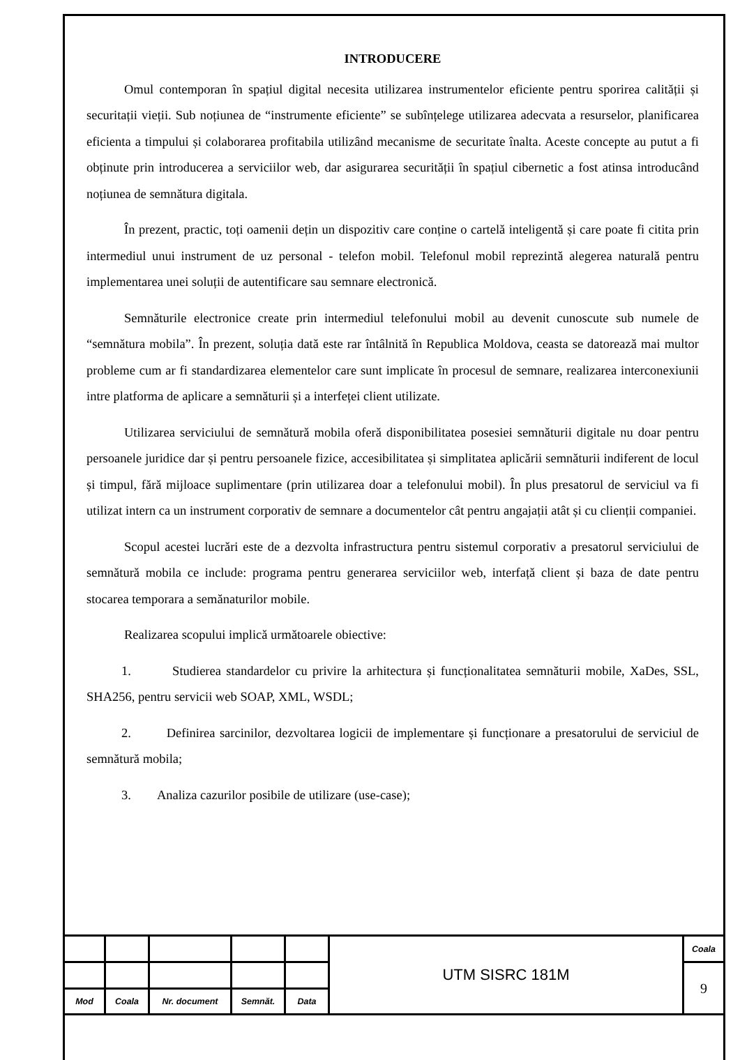INTRODUCERE
Omul contemporan în spațiul digital necesita utilizarea instrumentelor eficiente pentru sporirea calității și securitații vieții. Sub noțiunea de “instrumente eficiente” se subînțelege utilizarea adecvata a resurselor, planificarea eficienta a timpului și colaborarea profitabila utilizând mecanisme de securitate înalta. Aceste concepte au putut a fi obținute prin introducerea a serviciilor web, dar asigurarea securității în spațiul cibernetic a fost atinsa introducând noțiunea de semnătura digitala.
În prezent, practic, toți oamenii dețin un dispozitiv care conține o cartelă inteligentă și care poate fi citita prin intermediul unui instrument de uz personal - telefon mobil. Telefonul mobil reprezintă alegerea naturală pentru implementarea unei soluții de autentificare sau semnare electronică.
Semnăturile electronice create prin intermediul telefonului mobil au devenit cunoscute sub numele de “semnătura mobila”. În prezent, soluția dată este rar întâlnită în Republica Moldova, ceasta se datorează mai multor probleme cum ar fi standardizarea elementelor care sunt implicate în procesul de semnare, realizarea interconexiunii intre platforma de aplicare a semnăturii și a interfeței client utilizate.
Utilizarea serviciului de semnătură mobila oferă disponibilitatea posesiei semnăturii digitale nu doar pentru persoanele juridice dar și pentru persoanele fizice, accesibilitatea și simplitatea aplicării semnăturii indiferent de locul și timpul, fără mijloace suplimentare (prin utilizarea doar a telefonului mobil). În plus presatorul de serviciul va fi utilizat intern ca un instrument corporativ de semnare a documentelor cât pentru angajații atât și cu clienții companiei.
Scopul acestei lucrări este de a dezvolta infrastructura pentru sistemul corporativ a presatorul serviciului de semnătură mobila ce include: programa pentru generarea serviciilor web, interfață client și baza de date pentru stocarea temporara a semănaturilor mobile.
Realizarea scopului implică următoarele obiective:
1. Studierea standardelor cu privire la arhitectura și funcționalitatea semnăturii mobile, XaDes, SSL, SHA256, pentru servicii web SOAP, XML, WSDL;
2. Definirea sarcinilor, dezvoltarea logicii de implementare și funcționare a presatorului de serviciul de semnătură mobila;
3. Analiza cazurilor posibile de utilizare (use-case);
| | | | | | UTM SISRC 181M | Coala |
| | | | | | | 9 |
| Mod | Coala | Nr. document | Semnăt. | Data | | |